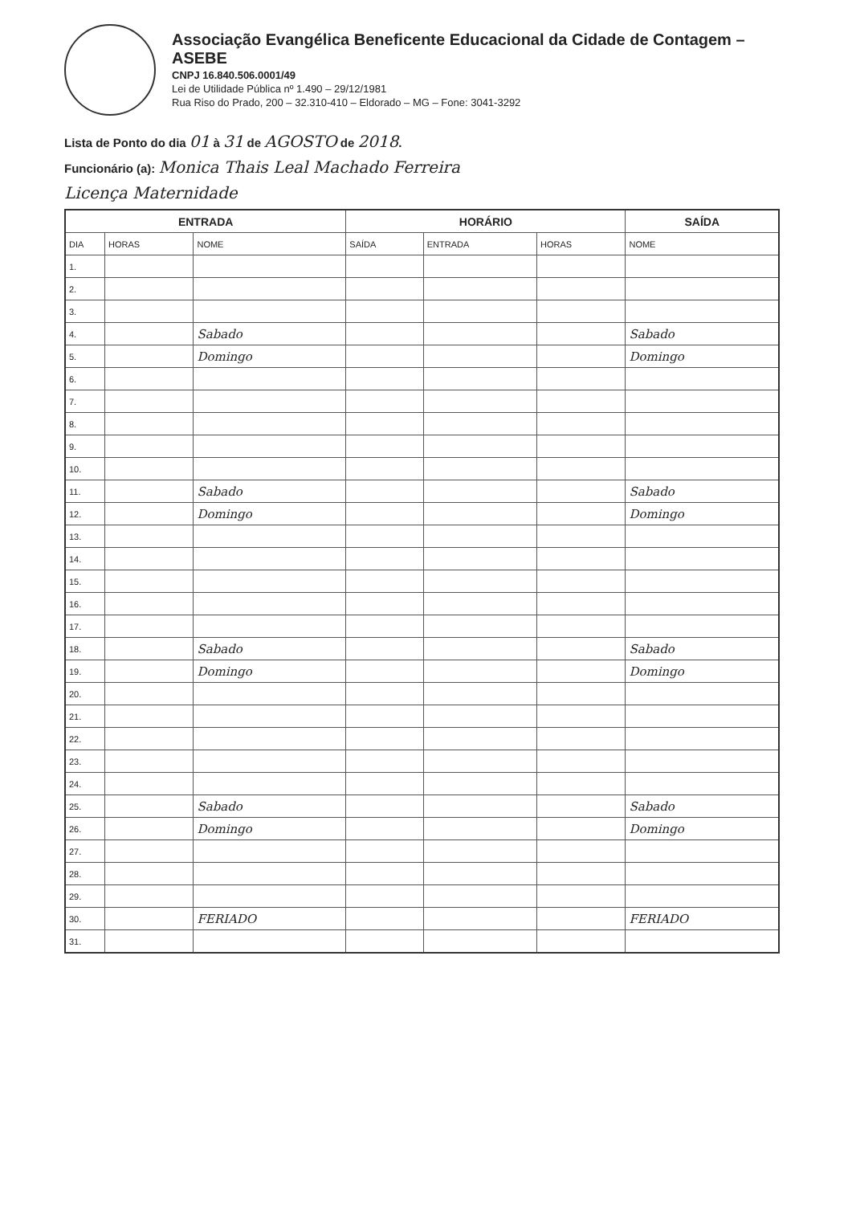Associação Evangélica Beneficente Educacional da Cidade de Contagem – ASEBE
CNPJ 16.840.506.0001/49
Lei de Utilidade Pública nº 1.490 – 29/12/1981
Rua Riso do Prado, 200 – 32.310-410 – Eldorado – MG – Fone: 3041-3292
Lista de Ponto do dia 01 à 31 de AGOSTO de 2018.
Funcionário (a): Monica Thais Leal Machado Ferreira
Licença Maternidade
| ENTRADA | | | HORÁRIO | | | SAÍDA |
| --- | --- | --- | --- | --- | --- | --- |
| DIA | HORAS | NOME | SAÍDA | ENTRADA | HORAS | NOME |
| 1. | | | | | | |
| 2. | | | | | | |
| 3. | | | | | | |
| 4. | | Sabado | | | | Sabado |
| 5. | | Domingo | | | | Domingo |
| 6. | | | | | | |
| 7. | | | | | | |
| 8. | | | | | | |
| 9. | | | | | | |
| 10. | | | | | | |
| 11. | | Sabado | | | | Sabado |
| 12. | | Domingo | | | | Domingo |
| 13. | | | | | | |
| 14. | | | | | | |
| 15. | | | | | | |
| 16. | | | | | | |
| 17. | | | | | | |
| 18. | | Sabado | | | | Sabado |
| 19. | | Domingo | | | | Domingo |
| 20. | | | | | | |
| 21. | | | | | | |
| 22. | | | | | | |
| 23. | | | | | | |
| 24. | | | | | | |
| 25. | | Sabado | | | | Sabado |
| 26. | | Domingo | | | | Domingo |
| 27. | | | | | | |
| 28. | | | | | | |
| 29. | | | | | | |
| 30. | | FERIADO | | | | FERIADO |
| 31. | | | | | | |